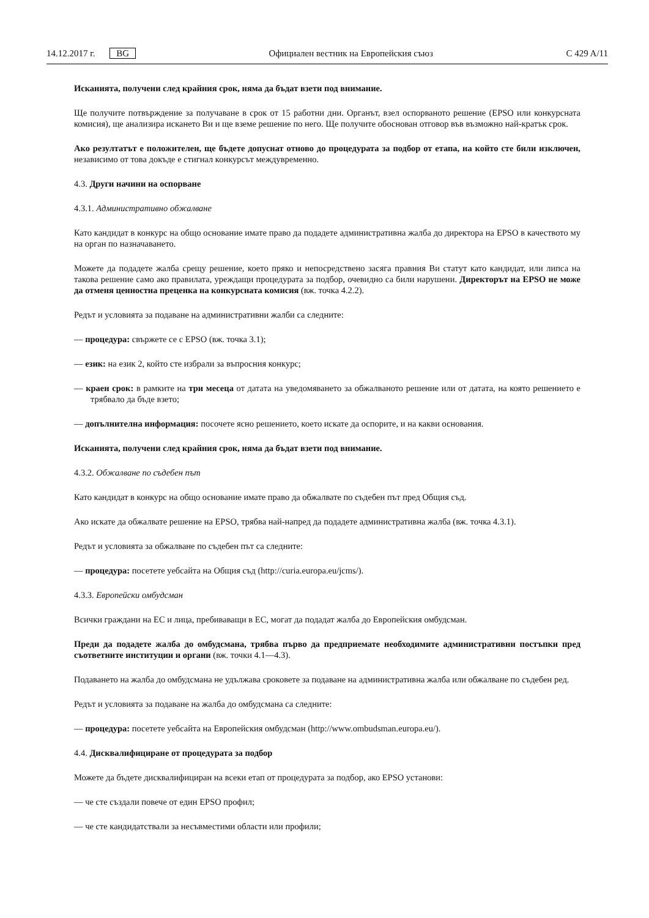14.12.2017 г. BG Официален вестник на Европейския съюз C 429 A/11
Исканията, получени след крайния срок, няма да бъдат взети под внимание.
Ще получите потвърждение за получаване в срок от 15 работни дни. Органът, взел оспорваното решение (EPSO или конкурсната комисия), ще анализира искането Ви и ще вземе решение по него. Ще получите обоснован отговор във възможно най-кратък срок.
Ако резултатът е положителен, ще бъдете допуснат отново до процедурата за подбор от етапа, на който сте били изключен, независимо от това докъде е стигнал конкурсът междувременно.
4.3. Други начини на оспорване
4.3.1. Административно обжалване
Като кандидат в конкурс на общо основание имате право да подадете административна жалба до директора на EPSO в качеството му на орган по назначаването.
Можете да подадете жалба срещу решение, което пряко и непосредствено засяга правния Ви статут като кандидат, или липса на такова решение само ако правилата, уреждащи процедурата за подбор, очевидно са били нарушени. Директорът на EPSO не може да отменя ценностна преценка на конкурсната комисия (вж. точка 4.2.2).
Редът и условията за подаване на административни жалби са следните:
— процедура: свържете се с EPSO (вж. точка 3.1);
— език: на език 2, който сте избрали за въпросния конкурс;
— краен срок: в рамките на три месеца от датата на уведомяването за обжалваното решение или от датата, на която решението е трябвало да бъде взето;
— допълнителна информация: посочете ясно решението, което искате да оспорите, и на какви основания.
Исканията, получени след крайния срок, няма да бъдат взети под внимание.
4.3.2. Обжалване по съдебен път
Като кандидат в конкурс на общо основание имате право да обжалвате по съдебен път пред Общия съд.
Ако искате да обжалвате решение на EPSO, трябва най-напред да подадете административна жалба (вж. точка 4.3.1).
Редът и условията за обжалване по съдебен път са следните:
— процедура: посетете уебсайта на Общия съд (http://curia.europa.eu/jcms/).
4.3.3. Европейски омбудсман
Всички граждани на ЕС и лица, пребиваващи в ЕС, могат да подадат жалба до Европейския омбудсман.
Преди да подадете жалба до омбудсмана, трябва първо да предприемате необходимите административни постъпки пред съответните институции и органи (вж. точки 4.1—4.3).
Подаването на жалба до омбудсмана не удължава сроковете за подаване на административна жалба или обжалване по съдебен ред.
Редът и условията за подаване на жалба до омбудсмана са следните:
— процедура: посетете уебсайта на Европейския омбудсман (http://www.ombudsman.europa.eu/).
4.4. Дисквалифициране от процедурата за подбор
Можете да бъдете дисквалифициран на всеки етап от процедурата за подбор, ако EPSO установи:
— че сте създали повече от един EPSO профил;
— че сте кандидатствали за несъвместими области или профили;